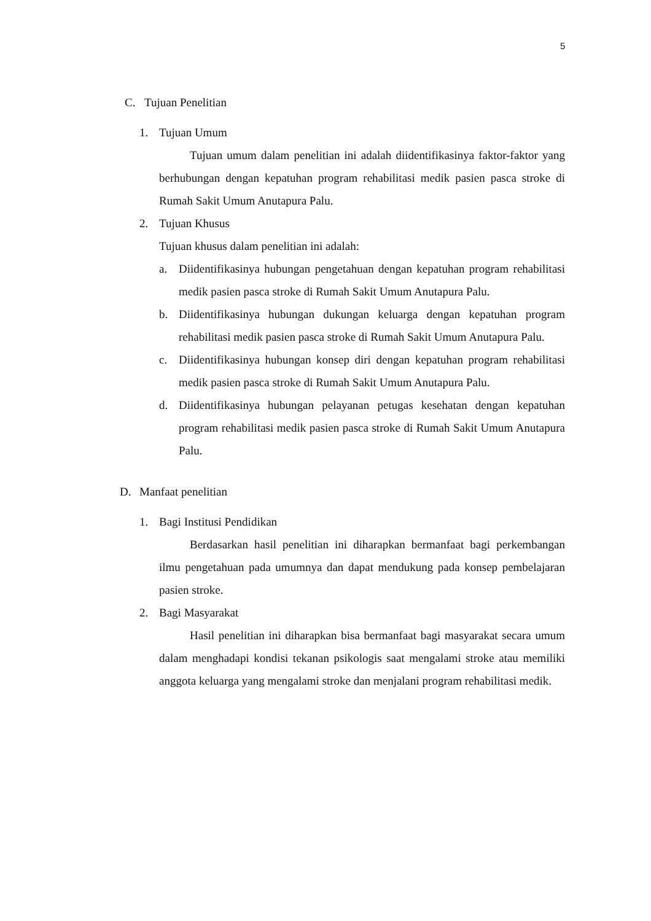5
C. Tujuan Penelitian
1. Tujuan Umum
Tujuan umum dalam penelitian ini adalah diidentifikasinya faktor-faktor yang berhubungan dengan kepatuhan program rehabilitasi medik pasien pasca stroke di Rumah Sakit Umum Anutapura Palu.
2. Tujuan Khusus
Tujuan khusus dalam penelitian ini adalah:
a. Diidentifikasinya hubungan pengetahuan dengan kepatuhan program rehabilitasi medik pasien pasca stroke di Rumah Sakit Umum Anutapura Palu.
b. Diidentifikasinya hubungan dukungan keluarga dengan kepatuhan program rehabilitasi medik pasien pasca stroke di Rumah Sakit Umum Anutapura Palu.
c. Diidentifikasinya hubungan konsep diri dengan kepatuhan program rehabilitasi medik pasien pasca stroke di Rumah Sakit Umum Anutapura Palu.
d. Diidentifikasinya hubungan pelayanan petugas kesehatan dengan kepatuhan program rehabilitasi medik pasien pasca stroke di Rumah Sakit Umum Anutapura Palu.
D. Manfaat penelitian
1. Bagi Institusi Pendidikan
Berdasarkan hasil penelitian ini diharapkan bermanfaat bagi perkembangan ilmu pengetahuan pada umumnya dan dapat mendukung pada konsep pembelajaran pasien stroke.
2. Bagi Masyarakat
Hasil penelitian ini diharapkan bisa bermanfaat bagi masyarakat secara umum dalam menghadapi kondisi tekanan psikologis saat mengalami stroke atau memiliki anggota keluarga yang mengalami stroke dan menjalani program rehabilitasi medik.